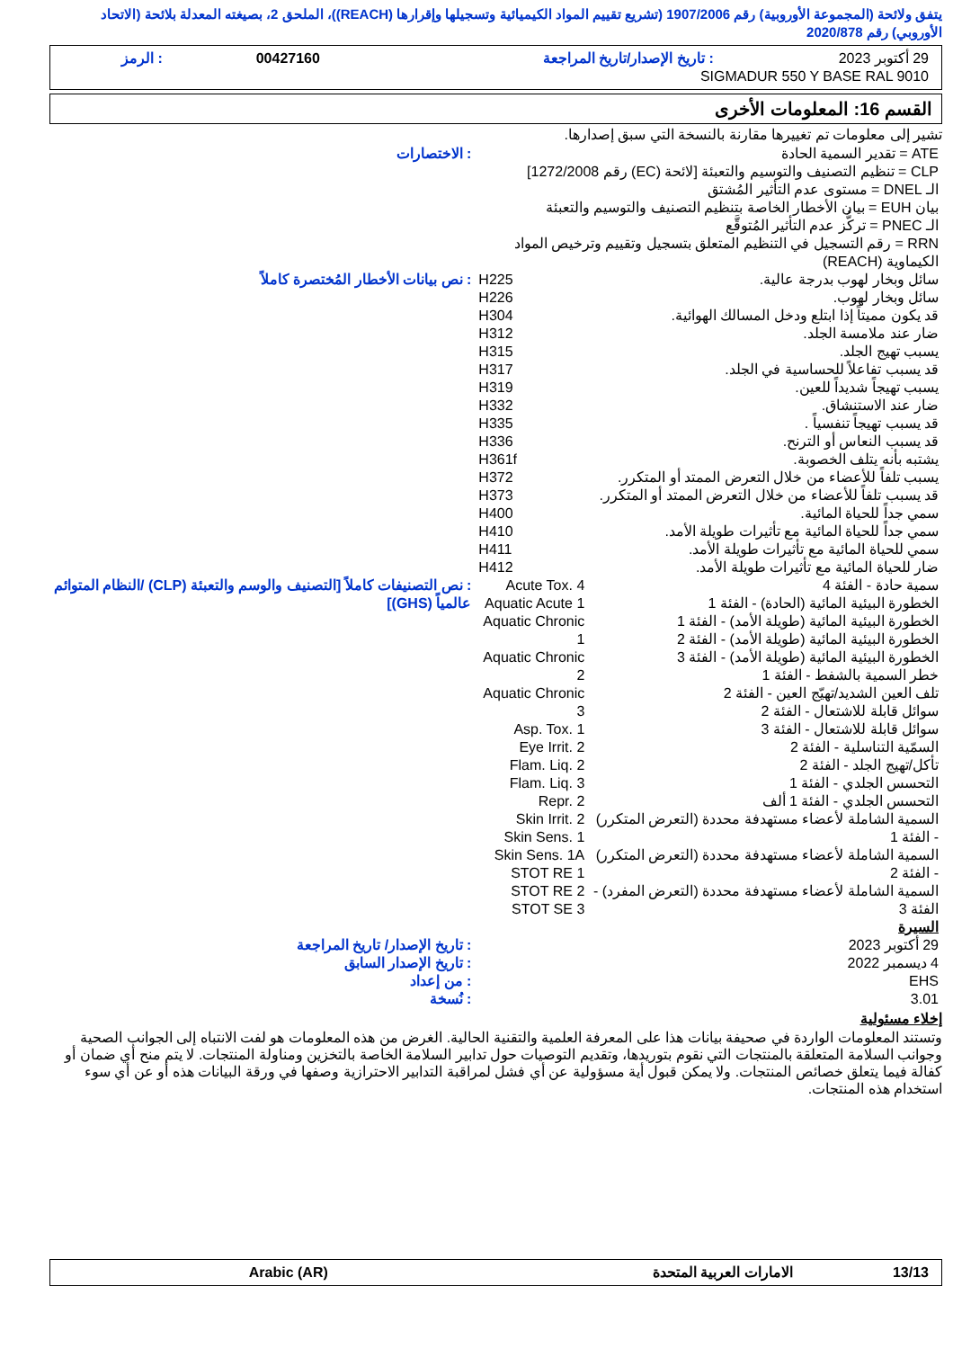يتفق ولائحة (المجموعة الأوروبية) رقم 1907/2006 (تشريع تقييم المواد الكيميائية وتسجيلها وإقرارها (REACH))، الملحق 2، بصيغته المعدلة بلائحة (الاتحاد الأوروبي) رقم 2020/878
| 29 أكتوبر 2023 | : تاريخ الإصدار/تاريخ المراجعة | 00427160 | : الرمز |
| SIGMADUR 550 Y BASE RAL 9010 | | | |
القسم 16: المعلومات الأخرى
تشير إلى معلومات تم تغييرها مقارنة بالنسخة التي سبق إصدارها.
| ATE = تقدير السمية الحادة CLP = تنظيم التصنيف والتوسيم والتعبئة [لائحة (EC) رقم 1272/2008] الـ DNEL = مستوى عدم التأثير المُشتق بيان EUH = بيان الأخطار الخاصة بتنظيم التصنيف والتوسيم والتعبئة الـ PNEC = تركُّز عدم التأثير المُتوقَّع RRN = رقم التسجيل في التنظيم المتعلق بتسجيل وتقييم وترخيص المواد الكيماوية (REACH) | | : الاختصارات |
| سائل وبخار لهوب بدرجة عالية. سائل وبخار لهوب. قد يكون مميتاً إذا ابتلع ودخل المسالك الهوائية. ضار عند ملامسة الجلد. يسبب تهيج الجلد. قد يسبب تفاعلاً للحساسية في الجلد. يسبب تهيجاً شديداً للعين. ضار عند الاستنشاق. قد يسبب تهيجاً تنفسياً . قد يسبب النعاس أو الترنح. يشتبه بأنه يتلف الخصوبة. يسبب تلفاً للأعضاء من خلال التعرض الممتد أو المتكرر. قد يسبب تلفاً للأعضاء من خلال التعرض الممتد أو المتكرر. سمي جداً للحياة المائية. سمي جداً للحياة المائية مع تأثيرات طويلة الأمد. سمي للحياة المائية مع تأثيرات طويلة الأمد. ضار للحياة المائية مع تأثيرات طويلة الأمد. | H225 H226 H304 H312 H315 H317 H319 H332 H335 H336 H361f H372 H373 H400 H410 H411 H412 | : نص بيانات الأخطار المُختصرة كاملاً |
| سمية حادة - الفئة 4 الخطورة البيئية المائية (الحادة) - الفئة 1 الخطورة البيئية المائية (طويلة الأمد) - الفئة 1 الخطورة البيئية المائية (طويلة الأمد) - الفئة 2 الخطورة البيئية المائية (طويلة الأمد) - الفئة 3 خطر السمية بالشفط - الفئة 1 تلف العين الشديد/تهيّج العين - الفئة 2 سوائل قابلة للاشتعال - الفئة 2 سوائل قابلة للاشتعال - الفئة 3 السمّية التناسلية - الفئة 2 تأكل/تهيج الجلد - الفئة 2 التحسس الجلدي - الفئة 1 التحسس الجلدي - الفئة 1 ألف السمية الشاملة لأعضاء مستهدفة محددة (التعرض المتكرر) - الفئة 1 السمية الشاملة لأعضاء مستهدفة محددة (التعرض المتكرر) - الفئة 2 السمية الشاملة لأعضاء مستهدفة محددة (التعرض المفرد) - الفئة 3 | Acute Tox. 4 Aquatic Acute 1 Aquatic Chronic 1 Aquatic Chronic 2 Aquatic Chronic 3 Asp. Tox. 1 Eye Irrit. 2 Flam. Liq. 2 Flam. Liq. 3 Repr. 2 Skin Irrit. 2 Skin Sens. 1 Skin Sens. 1A STOT RE 1 STOT RE 2 STOT SE 3 | : نص التصنيفات كاملاً [التصنيف والوسم والتعبئة (CLP) /النظام المتوائم عالمياً (GHS)] |
| السيرة | | |
| 29 أكتوبر 2023 | | : تاريخ الإصدار/ تاريخ المراجعة |
| 4 ديسمبر 2022 | | : تاريخ الإصدار السابق |
| EHS | | : من إعداد |
| 3.01 | | : نُسخة |
إخلاء مسئولية
وتستند المعلومات الواردة في صحيفة بيانات هذا على المعرفة العلمية والتقنية الحالية. الغرض من هذه المعلومات هو لفت الانتباه إلى الجوانب الصحية وجوانب السلامة المتعلقة بالمنتجات التي نقوم بتوريدها، وتقديم التوصيات حول تدابير السلامة الخاصة بالتخزين ومناولة المنتجات. لا يتم منح أي ضمان أو كفالة فيما يتعلق خصائص المنتجات. ولا يمكن قبول أية مسؤولية عن أي فشل لمراقبة التدابير الاحترازية وصفها في ورقة البيانات هذه أو عن أي سوء استخدام هذه المنتجات.
| 13/13 | الامارات العربية المتحدة | Arabic (AR) |